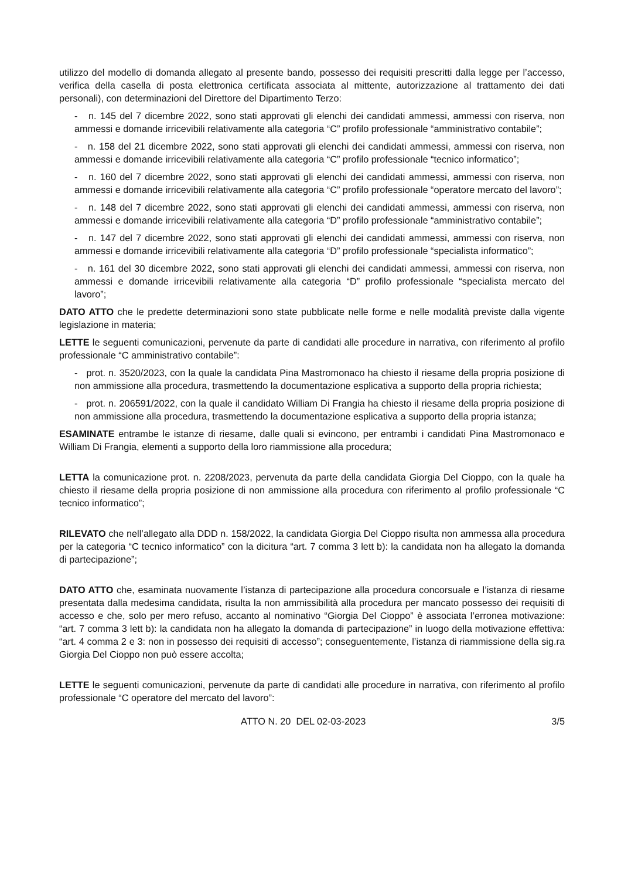utilizzo del modello di domanda allegato al presente bando, possesso dei requisiti prescritti dalla legge per l’accesso, verifica della casella di posta elettronica certificata associata al mittente, autorizzazione al trattamento dei dati personali), con determinazioni del Direttore del Dipartimento Terzo:
- n. 145 del 7 dicembre 2022, sono stati approvati gli elenchi dei candidati ammessi, ammessi con riserva, non ammessi e domande irricevibili relativamente alla categoria “C” profilo professionale “amministrativo contabile”;
- n. 158 del 21 dicembre 2022, sono stati approvati gli elenchi dei candidati ammessi, ammessi con riserva, non ammessi e domande irricevibili relativamente alla categoria “C” profilo professionale “tecnico informatico”;
- n. 160 del 7 dicembre 2022, sono stati approvati gli elenchi dei candidati ammessi, ammessi con riserva, non ammessi e domande irricevibili relativamente alla categoria “C” profilo professionale “operatore mercato del lavoro”;
- n. 148 del 7 dicembre 2022, sono stati approvati gli elenchi dei candidati ammessi, ammessi con riserva, non ammessi e domande irricevibili relativamente alla categoria “D” profilo professionale “amministrativo contabile”;
- n. 147 del 7 dicembre 2022, sono stati approvati gli elenchi dei candidati ammessi, ammessi con riserva, non ammessi e domande irricevibili relativamente alla categoria “D” profilo professionale “specialista informatico”;
- n. 161 del 30 dicembre 2022, sono stati approvati gli elenchi dei candidati ammessi, ammessi con riserva, non ammessi e domande irricevibili relativamente alla categoria “D” profilo professionale “specialista mercato del lavoro”;
DATO ATTO che le predette determinazioni sono state pubblicate nelle forme e nelle modalità previste dalla vigente legislazione in materia;
LETTE le seguenti comunicazioni, pervenute da parte di candidati alle procedure in narrativa, con riferimento al profilo professionale “C amministrativo contabile”:
- prot. n. 3520/2023, con la quale la candidata Pina Mastromonaco ha chiesto il riesame della propria posizione di non ammissione alla procedura, trasmettendo la documentazione esplicativa a supporto della propria richiesta;
- prot. n. 206591/2022, con la quale il candidato William Di Frangia ha chiesto il riesame della propria posizione di non ammissione alla procedura, trasmettendo la documentazione esplicativa a supporto della propria istanza;
ESAMINATE entrambe le istanze di riesame, dalle quali si evincono, per entrambi i candidati Pina Mastromonaco e William Di Frangia, elementi a supporto della loro riammissione alla procedura;
LETTA la comunicazione prot. n. 2208/2023, pervenuta da parte della candidata Giorgia Del Cioppo, con la quale ha chiesto il riesame della propria posizione di non ammissione alla procedura con riferimento al profilo professionale “C tecnico informatico”;
RILEVATO che nell’allegato alla DDD n. 158/2022, la candidata Giorgia Del Cioppo risulta non ammessa alla procedura per la categoria “C tecnico informatico” con la dicitura “art. 7 comma 3 lett b): la candidata non ha allegato la domanda di partecipazione”;
DATO ATTO che, esaminata nuovamente l’istanza di partecipazione alla procedura concorsuale e l’istanza di riesame presentata dalla medesima candidata, risulta la non ammissibilità alla procedura per mancato possesso dei requisiti di accesso e che, solo per mero refuso, accanto al nominativo “Giorgia Del Cioppo” è associata l’erronea motivazione: “art. 7 comma 3 lett b): la candidata non ha allegato la domanda di partecipazione” in luogo della motivazione effettiva: “art. 4 comma 2 e 3: non in possesso dei requisiti di accesso”; conseguentemente, l’istanza di riammissione della sig.ra Giorgia Del Cioppo non può essere accolta;
LETTE le seguenti comunicazioni, pervenute da parte di candidati alle procedure in narrativa, con riferimento al profilo professionale “C operatore del mercato del lavoro”:
ATTO N. 20 DEL 02-03-2023 3/5